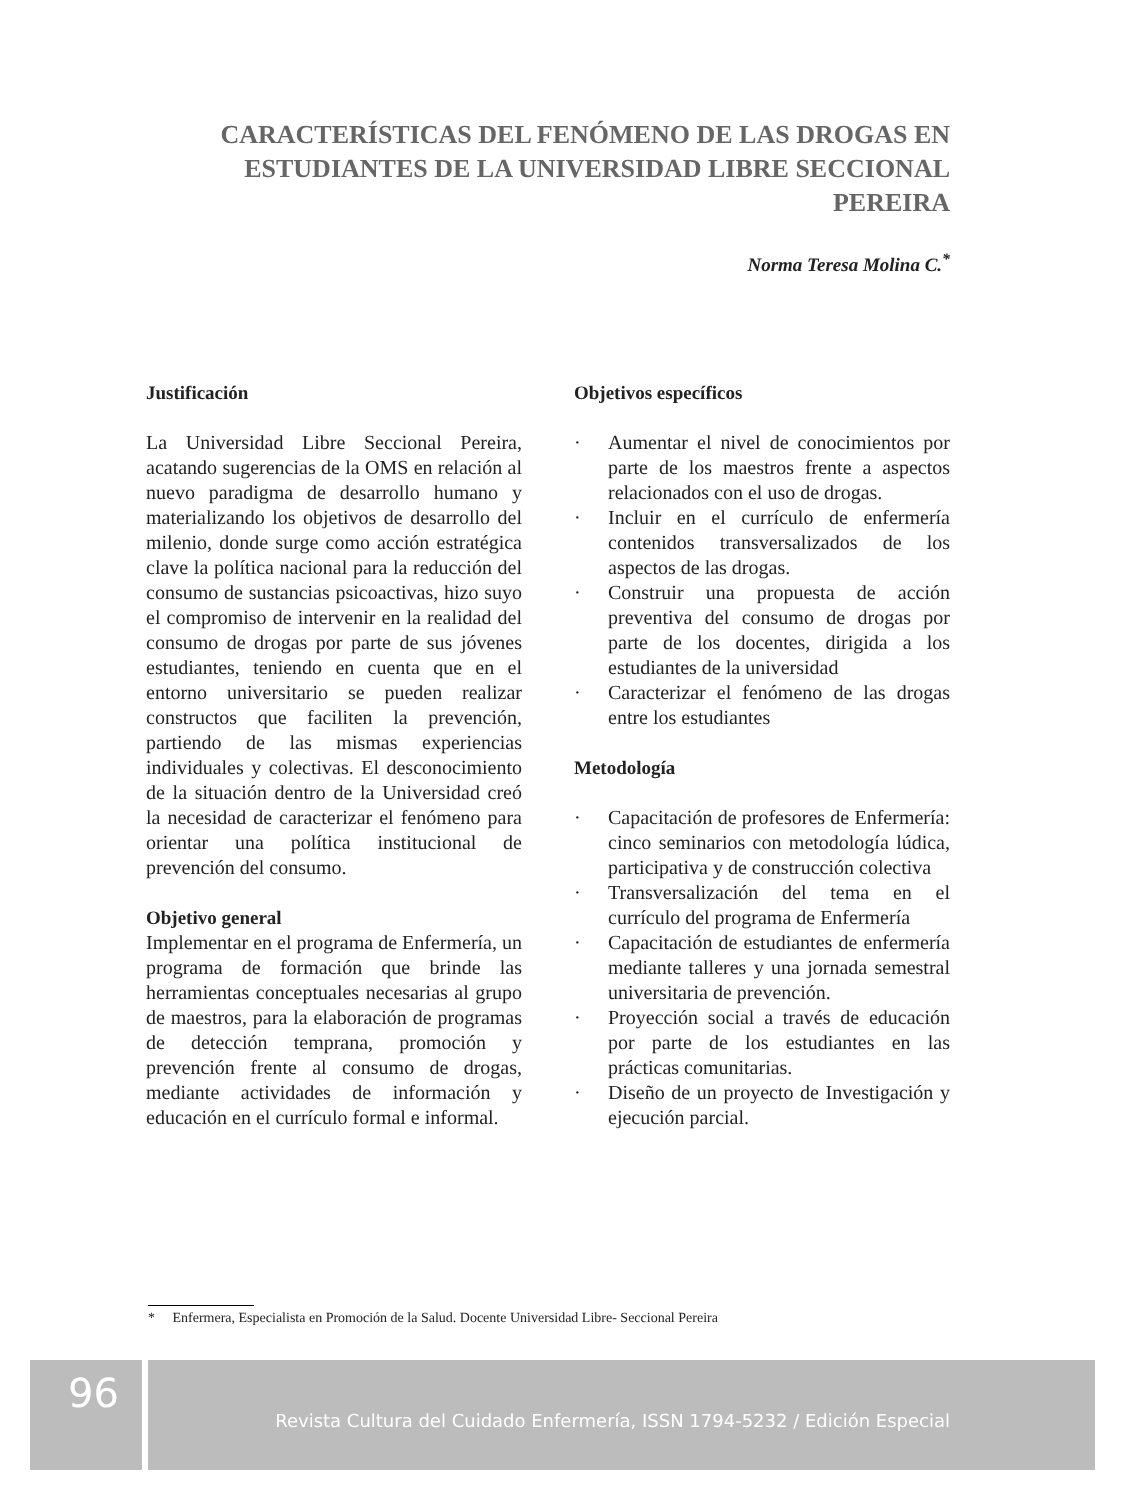CARACTERÍSTICAS DEL FENÓMENO DE LAS DROGAS EN ESTUDIANTES DE LA UNIVERSIDAD LIBRE SECCIONAL PEREIRA
Norma Teresa Molina C.<sup>*</sup>
Justificación
La Universidad Libre Seccional Pereira, acatando sugerencias de la OMS en relación al nuevo paradigma de desarrollo humano y materializando los objetivos de desarrollo del milenio, donde surge como acción estratégica clave la política nacional para la reducción del consumo de sustancias psicoactivas, hizo suyo el compromiso de intervenir en la realidad del consumo de drogas por parte de sus jóvenes estudiantes, teniendo en cuenta que en el entorno universitario se pueden realizar constructos que faciliten la prevención, partiendo de las mismas experiencias individuales y colectivas. El desconocimiento de la situación dentro de la Universidad creó la necesidad de caracterizar el fenómeno para orientar una política institucional de prevención del consumo.
Objetivo general
Implementar en el programa de Enfermería, un programa de formación que brinde las herramientas conceptuales necesarias al grupo de maestros, para la elaboración de programas de detección temprana, promoción y prevención frente al consumo de drogas, mediante actividades de información y educación en el currículo formal e informal.
Objetivos específicos
· Aumentar el nivel de conocimientos por parte de los maestros frente a aspectos relacionados con el uso de drogas.
· Incluir en el currículo de enfermería contenidos transversalizados de los aspectos de las drogas.
· Construir una propuesta de acción preventiva del consumo de drogas por parte de los docentes, dirigida a los estudiantes de la universidad
· Caracterizar el fenómeno de las drogas entre los estudiantes
Metodología
· Capacitación de profesores de Enfermería: cinco seminarios con metodología lúdica, participativa y de construcción colectiva
· Transversalización del tema en el currículo del programa de Enfermería
· Capacitación de estudiantes de enfermería mediante talleres y una jornada semestral universitaria de prevención.
· Proyección social a través de educación por parte de los estudiantes en las prácticas comunitarias.
· Diseño de un proyecto de Investigación y ejecución parcial.
* Enfermera, Especialista en Promoción de la Salud. Docente Universidad Libre- Seccional Pereira
96
Revista Cultura del Cuidado Enfermería, ISSN 1794-5232 / Edición Especial